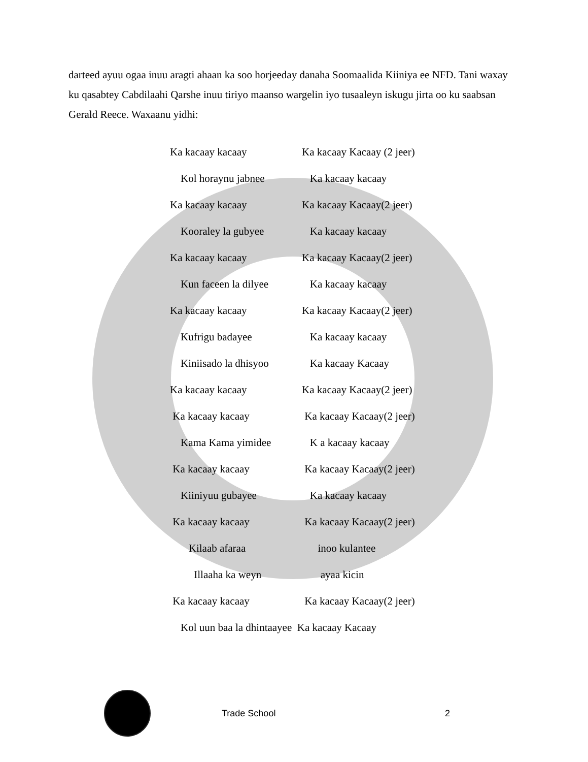darteed ayuu ogaa inuu aragti ahaan ka soo horjeeday danaha Soomaalida Kiiniya ee NFD. Tani waxay ku qasabtey Cabdilaahi Qarshe inuu tiriyo maanso wargelin iyo tusaaleyn iskugu jirta oo ku saabsan Gerald Reece. Waxaanu yidhi:
Ka kacaay kacaay Ka kacaay Kacaay (2 jeer)
Kol horaynu jabnee Ka kacaay kacaay
Ka kacaay kacaay Ka kacaay Kacaay(2 jeer)
Kooraley la gubyee Ka kacaay kacaay
Ka kacaay kacaay Ka kacaay Kacaay(2 jeer)
Kun faceen la dilyee Ka kacaay kacaay
Ka kacaay kacaay Ka kacaay Kacaay(2 jeer)
Kufrigu badayee Ka kacaay kacaay
Kiniisado la dhisyoo Ka kacaay Kacaay
Ka kacaay kacaay Ka kacaay Kacaay(2 jeer)
Ka kacaay kacaay Ka kacaay Kacaay(2 jeer)
Kama Kama yimidee K a kacaay kacaay
Ka kacaay kacaay Ka kacaay Kacaay(2 jeer)
Kiiniyuu gubayee Ka kacaay kacaay
Ka kacaay kacaay Ka kacaay Kacaay(2 jeer)
Kilaab afaraa inoo kulantee
Illaaha ka weyn ayaa kicin
Ka kacaay kacaay Ka kacaay Kacaay(2 jeer)
Kol uun baa la dhintaayee Ka kacaay Kacaay
Trade School 2